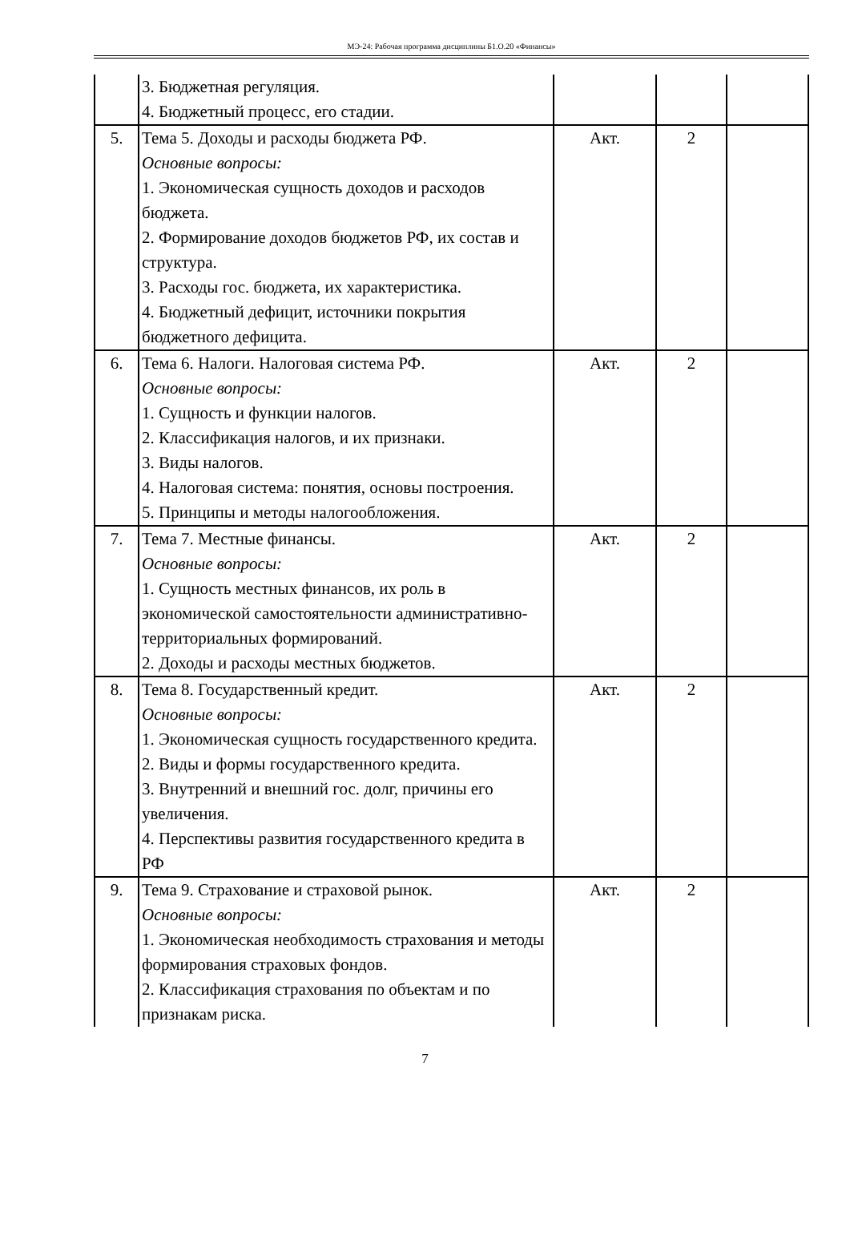МЭ-24: Рабочая программа дисциплины Б1.О.20 «Финансы»
| | 3. Бюджетная регуляция. 4. Бюджетный процесс, его стадии. | | | |
| 5. | Тема 5. Доходы и расходы бюджета РФ. Основные вопросы: 1. Экономическая сущность доходов и расходов бюджета. 2. Формирование доходов бюджетов РФ, их состав и структура. 3. Расходы гос. бюджета, их характеристика. 4. Бюджетный дефицит, источники покрытия бюджетного дефицита. | Акт. | 2 | |
| 6. | Тема 6. Налоги. Налоговая система РФ. Основные вопросы: 1. Сущность и функции налогов. 2. Классификация налогов, и их признаки. 3. Виды налогов. 4. Налоговая система: понятия, основы построения. 5. Принципы и методы налогообложения. | Акт. | 2 | |
| 7. | Тема 7. Местные финансы. Основные вопросы: 1. Сущность местных финансов, их роль в экономической самостоятельности административно-территориальных формирований. 2. Доходы и расходы местных бюджетов. | Акт. | 2 | |
| 8. | Тема 8. Государственный кредит. Основные вопросы: 1. Экономическая сущность государственного кредита. 2. Виды и формы государственного кредита. 3. Внутренний и внешний гос. долг, причины его увеличения. 4. Перспективы развития государственного кредита в РФ | Акт. | 2 | |
| 9. | Тема 9. Страхование и страховой рынок. Основные вопросы: 1. Экономическая необходимость страхования и методы формирования страховых фондов. 2. Классификация страхования по объектам и по признакам риска. | Акт. | 2 | |
7